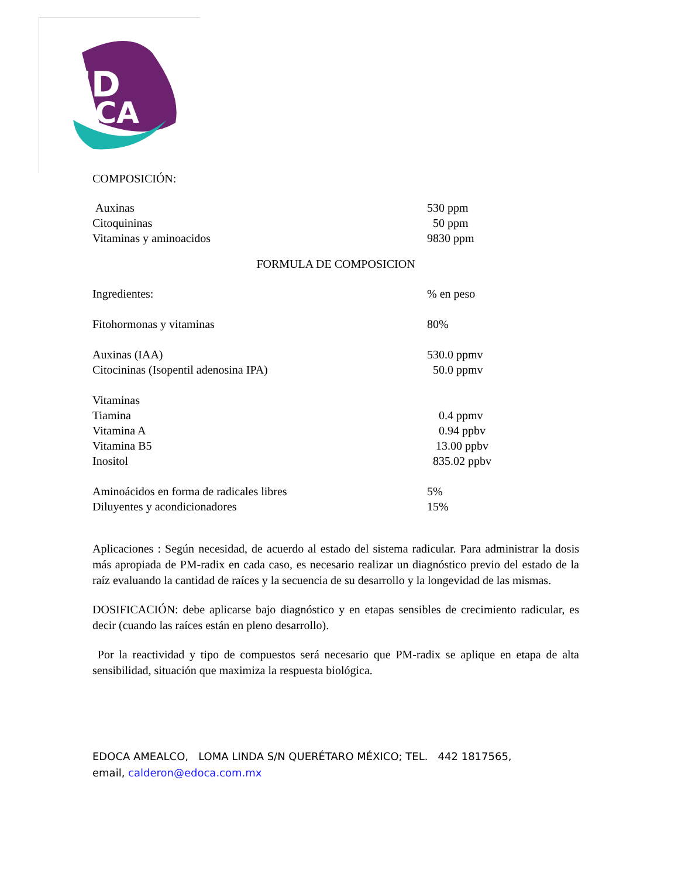ED
OCA
COMPOSICIÓN:
| Auxinas | 530 ppm |
| Citoquininas | 50 ppm |
| Vitaminas y aminoacidos | 9830 ppm |
FORMULA DE COMPOSICION
| Ingredientes: | % en peso |
| Fitohormonas y vitaminas | 80% |
| Auxinas (IAA) | 530.0 ppmv |
| Citocininas (Isopentil adenosina IPA) | 50.0 ppmv |
| Vitaminas | |
| Tiamina | 0.4 ppmv |
| Vitamina A | 0.94 ppbv |
| Vitamina B5 | 13.00 ppbv |
| Inositol | 835.02 ppbv |
| Aminoácidos en forma de radicales libres | 5% |
| Diluyentes y acondicionadores | 15% |
Aplicaciones : Según necesidad, de acuerdo al estado del sistema radicular. Para administrar la dosis más apropiada de PM-radix en cada caso, es necesario realizar un diagnóstico previo del estado de la raíz evaluando la cantidad de raíces y la secuencia de su desarrollo y la longevidad de las mismas.
DOSIFICACIÓN: debe aplicarse bajo diagnóstico y en etapas sensibles de crecimiento radicular, es decir (cuando las raíces están en pleno desarrollo).
Por la reactividad y tipo de compuestos será necesario que PM-radix se aplique en etapa de alta sensibilidad, situación que maximiza la respuesta biológica.
EDOCA AMEALCO, LOMA LINDA S/N QUERÉTARO MÉXICO; TEL. 442 1817565,
email, calderon@edoca.com.mx